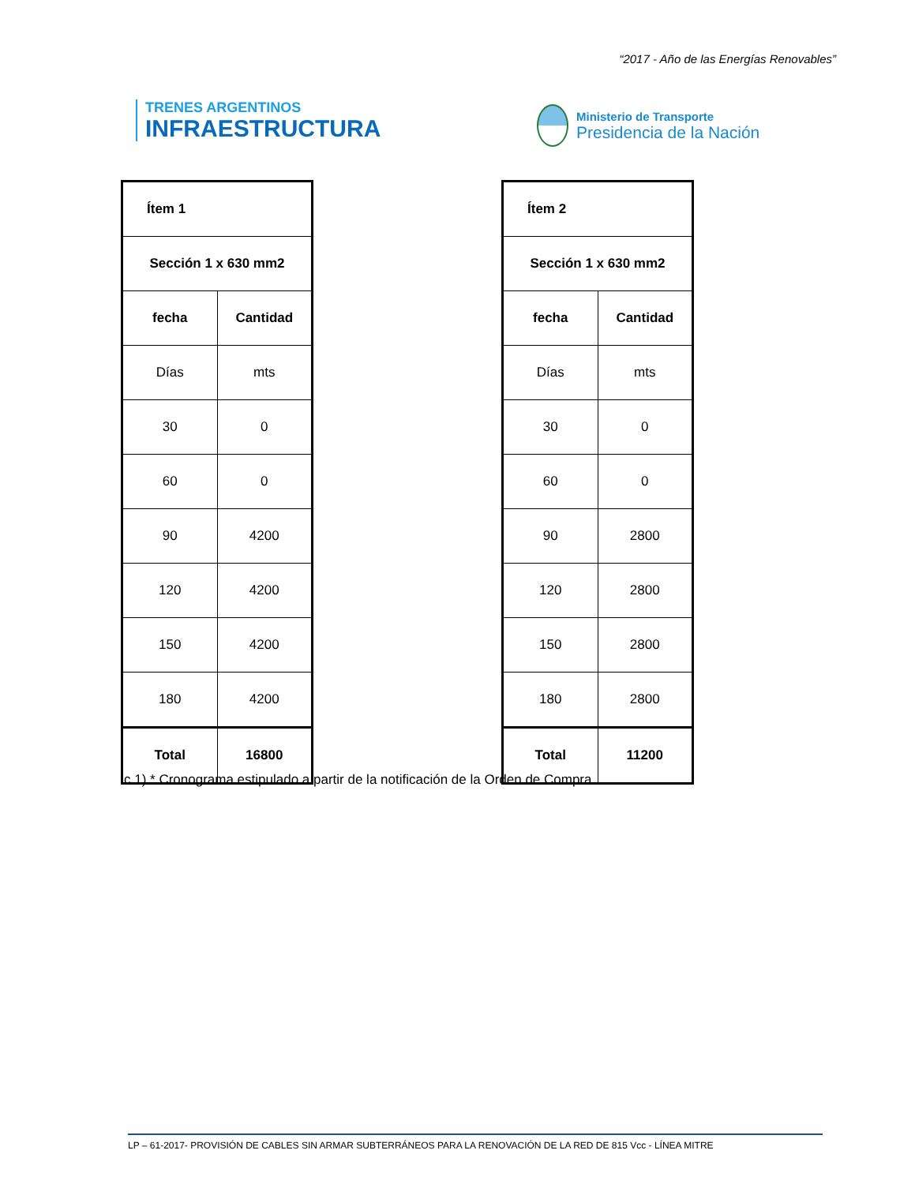“2017 - Año de las Energías Renovables”
TRENES ARGENTINOS
INFRAESTRUCTURA
Ministerio de Transporte
Presidencia de la Nación
| Ítem 1 | |
| --- | --- |
| Sección 1 x 630 mm2 | |
| fecha | Cantidad |
| Días | mts |
| 30 | 0 |
| 60 | 0 |
| 90 | 4200 |
| 120 | 4200 |
| 150 | 4200 |
| 180 | 4200 |
| Total | 16800 |
| Ítem 2 | |
| --- | --- |
| Sección 1 x 630 mm2 | |
| fecha | Cantidad |
| Días | mts |
| 30 | 0 |
| 60 | 0 |
| 90 | 2800 |
| 120 | 2800 |
| 150 | 2800 |
| 180 | 2800 |
| Total | 11200 |
c.1) * Cronograma estipulado a partir de la notificación de la Orden de Compra.
LP – 61-2017- PROVISIÓN DE CABLES SIN ARMAR SUBTERRÁNEOS PARA LA RENOVACIÓN DE LA RED DE 815 Vcc - LÍNEA MITRE